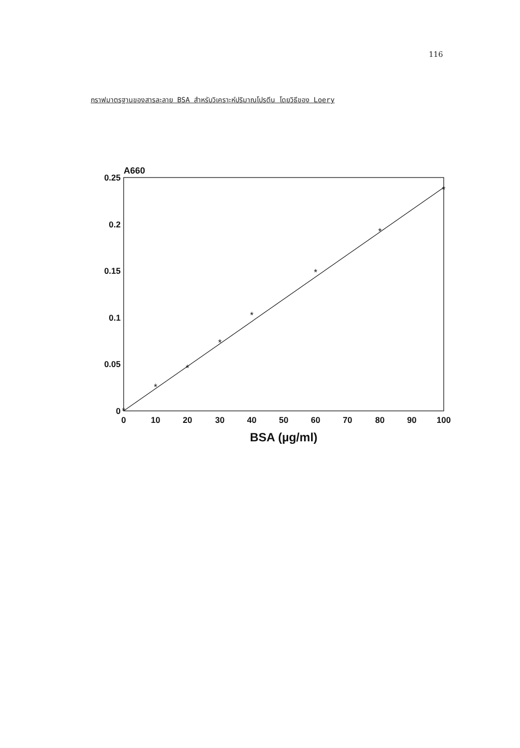116
กราฟมาตรฐานของสารละลาย BSA สำหรับวิเคราะห์ปริมาณโปรตีน โดยวิธีของ Loery
A660
0.25
0.2
0.15
0.1
0.05
0
0
10
20
30
40
50
60
70
80
90
100
BSA (µg/ml)
*
*
*
*
*
*
*
*